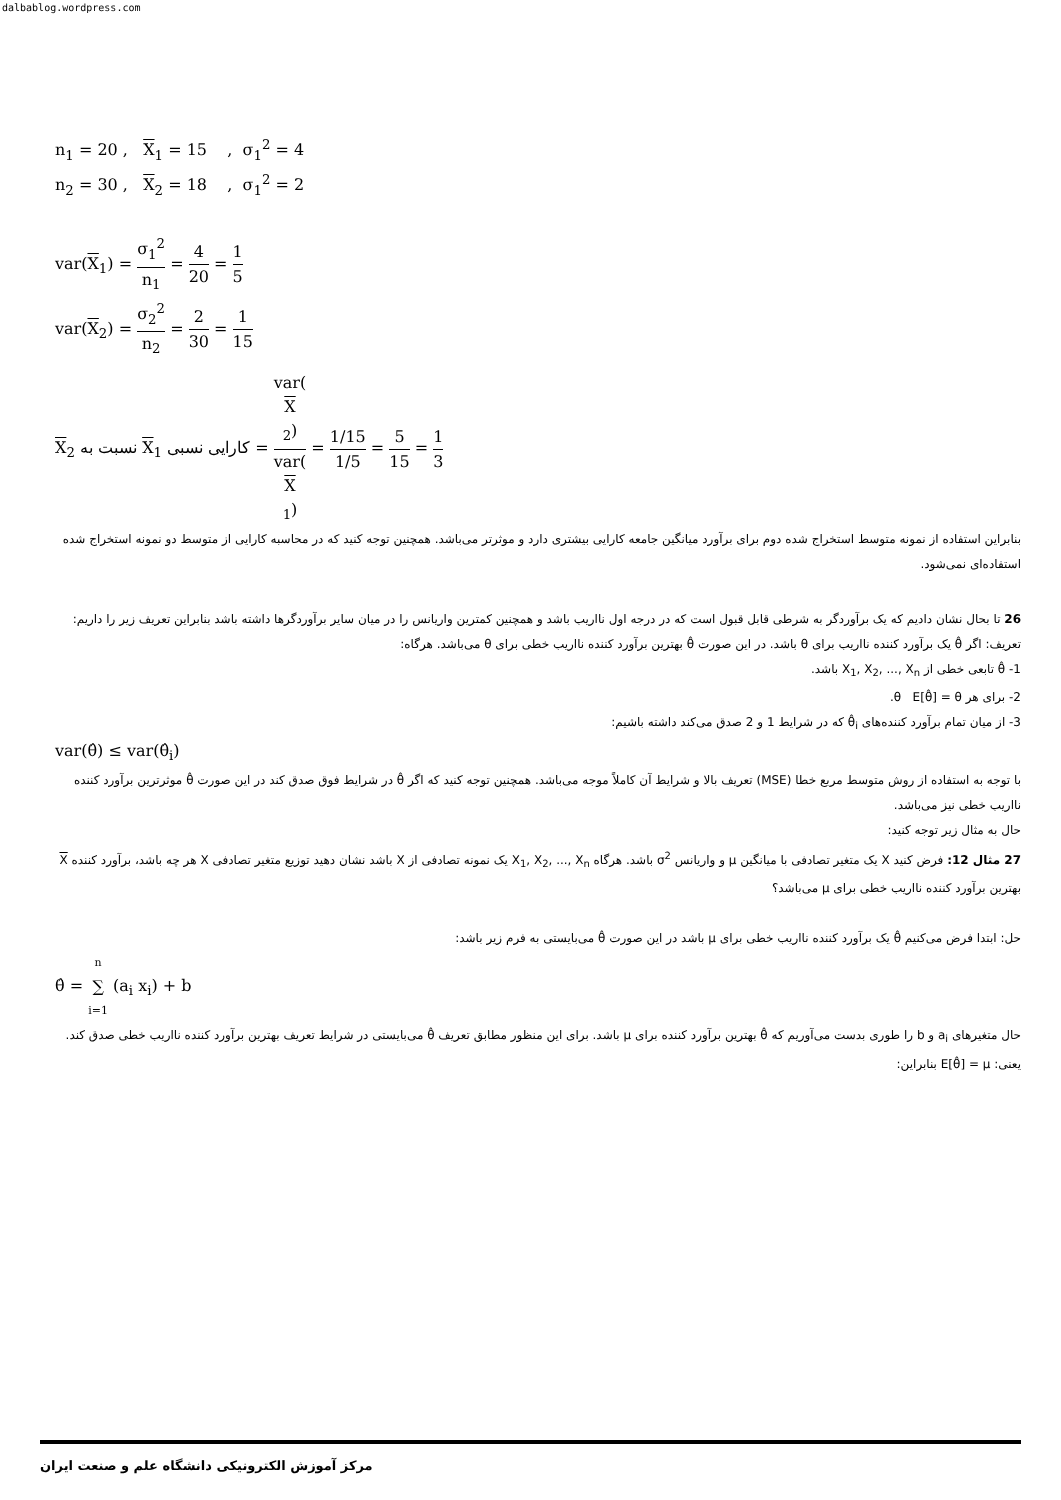dalbablog.wordpress.com
n<sub>1</sub> = 20 , X<sub>1</sub> = 15 , σ<sub>1</sub><sup>2</sup> = 4
n<sub>2</sub> = 30 , X<sub>2</sub> = 18 , σ<sub>1</sub><sup>2</sup> = 2
var(X<sub>1</sub>) = σ<sub>1</sub><sup>2</sup> n<sub>1</sub> = 4 20 = 1 5
var(X<sub>2</sub>) = σ<sub>2</sub><sup>2</sup> n<sub>2</sub> = 2 30 = 1 15
کارایی نسبی X<sub>1</sub> نسبت به X<sub>2</sub> = var(X
<sub>2</sub>) var(X
<sub>1</sub>) = 1/15 1/5 = 5 15 = 1 3
بنابراین استفاده از نمونه متوسط استخراج شده دوم برای برآورد میانگین جامعه کارایی بیشتری دارد و موثرتر می‌باشد. همچنین توجه کنید که در محاسبه کارایی از متوسط دو نمونه استخراج شده استفاده‌ای نمی‌شود.
26 تا بحال نشان دادیم که یک برآوردگر به شرطی قابل قبول است که در درجه اول نااریب باشد و همچنین کمترین واریانس را در میان سایر برآوردگرها داشته باشد بنابراین تعریف زیر را داریم:
تعریف: اگر θ̂ یک برآورد کننده نااریب برای θ باشد. در این صورت θ̂ بهترین برآورد کننده نااریب خطی برای θ می‌باشد. هرگاه:
1- θ̂ تابعی خطی از X<sub>1</sub>, X<sub>2</sub>, ..., X<sub>n</sub> باشد.
2- برای هر θ E[θ̂] = θ.
3- از میان تمام برآورد کننده‌های θ̂<sub>i</sub> که در شرایط 1 و 2 صدق می‌کند داشته باشیم:
var(θ̂) ≤ var(θ̂<sub>i</sub>)
با توجه به استفاده از روش متوسط مربع خطا (MSE) تعریف بالا و شرایط آن کاملاً موجه می‌باشد. همچنین توجه کنید که اگر θ̂ در شرایط فوق صدق کند در این صورت θ̂ موثرترین برآورد کننده نااریب خطی نیز می‌باشد.
حال به مثال زیر توجه کنید:
27 مثال 12: فرض کنید X یک متغیر تصادفی با میانگین μ و واریانس σ<sup>2</sup> باشد. هرگاه X<sub>1</sub>, X<sub>2</sub>, ..., X<sub>n</sub> یک نمونه تصادفی از X باشد نشان دهید توزیع متغیر تصادفی X هر چه باشد، برآورد کننده X بهترین برآورد کننده نااریب خطی برای μ می‌باشد؟
حل: ابتدا فرض می‌کنیم θ̂ یک برآورد کننده نااریب خطی برای μ باشد در این صورت θ̂ می‌بایستی به فرم زیر باشد:
θ̂ = n ∑ i=1 (a<sub>i</sub> x<sub>i</sub>) + b
حال متغیرهای a<sub>i</sub> و b را طوری بدست می‌آوریم که θ̂ بهترین برآورد کننده برای μ باشد. برای این منظور مطابق تعریف θ̂ می‌بایستی در شرایط تعریف بهترین برآورد کننده نااریب خطی صدق کند. یعنی: E[θ̂] = μ بنابراین:
مرکز آموزش الکترونیکی دانشگاه علم و صنعت ایران